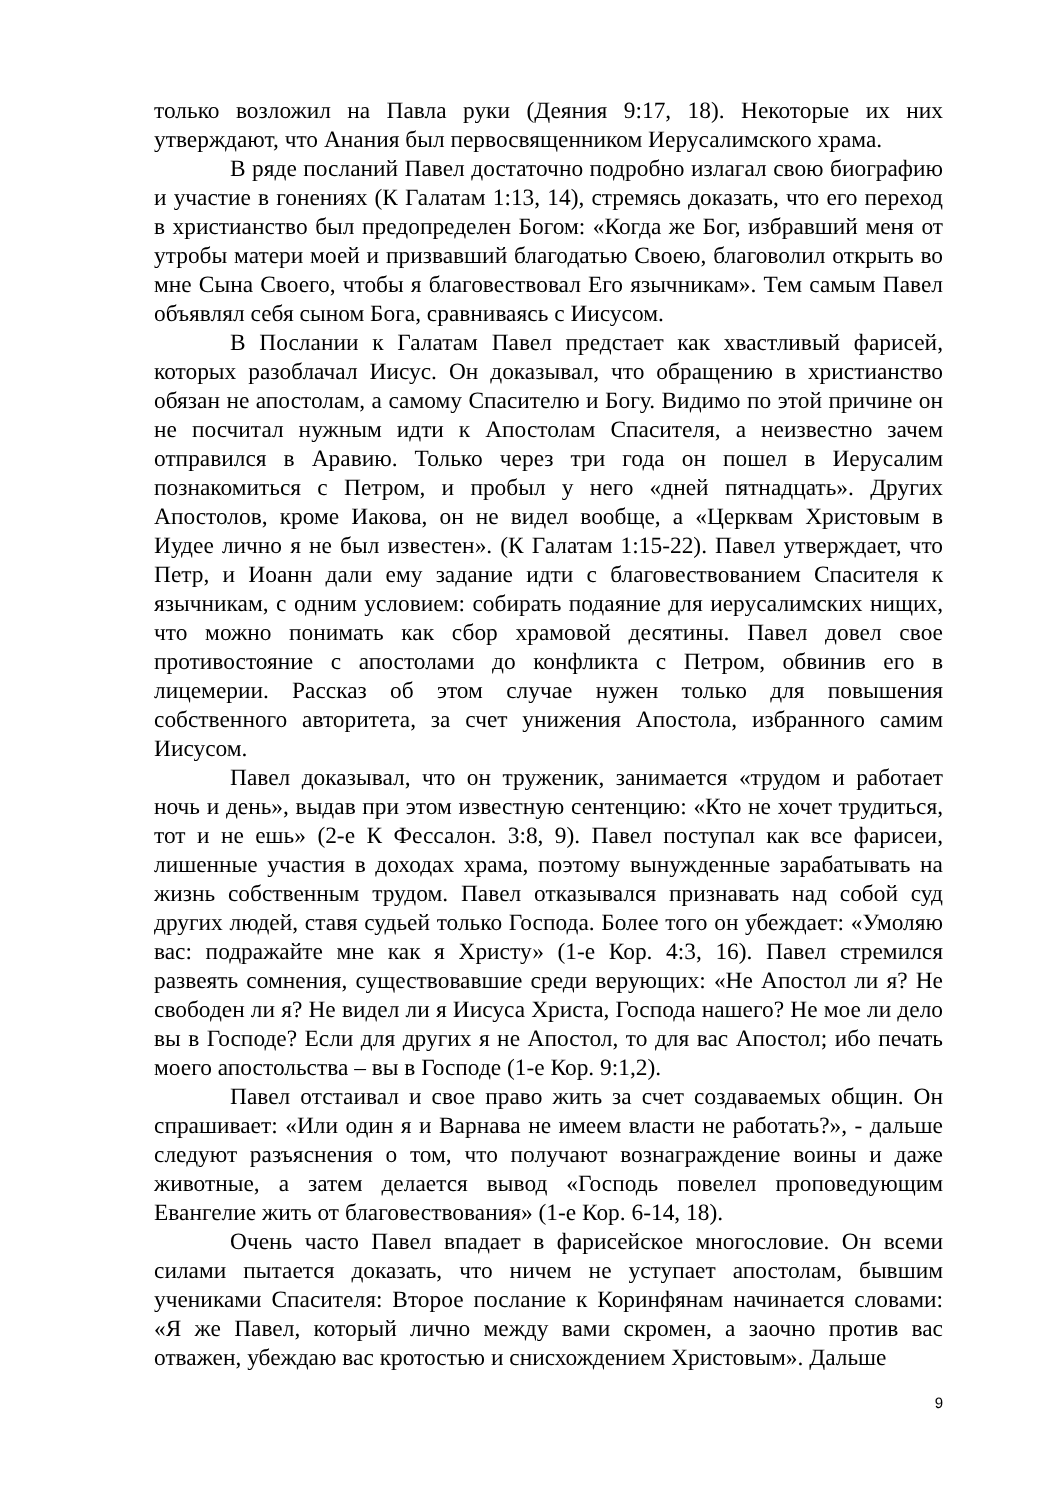только возложил на Павла руки (Деяния 9:17, 18). Некоторые их них утверждают, что Анания был первосвященником Иерусалимского храма.
В ряде посланий Павел достаточно подробно излагал свою биографию и участие в гонениях (К Галатам 1:13, 14), стремясь доказать, что его переход в христианство был предопределен Богом: «Когда же Бог, избравший меня от утробы матери моей и призвавший благодатью Своею, благоволил открыть во мне Сына Своего, чтобы я благовествовал Его язычникам». Тем самым Павел объявлял себя сыном Бога, сравниваясь с Иисусом.
В Послании к Галатам Павел предстает как хвастливый фарисей, которых разоблачал Иисус. Он доказывал, что обращению в христианство обязан не апостолам, а самому Спасителю и Богу. Видимо по этой причине он не посчитал нужным идти к Апостолам Спасителя, а неизвестно зачем отправился в Аравию. Только через три года он пошел в Иерусалим познакомиться с Петром, и пробыл у него «дней пятнадцать». Других Апостолов, кроме Иакова, он не видел вообще, а «Церквам Христовым в Иудее лично я не был известен». (К Галатам 1:15-22). Павел утверждает, что Петр, и Иоанн дали ему задание идти с благовествованием Спасителя к язычникам, с одним условием: собирать подаяние для иерусалимских нищих, что можно понимать как сбор храмовой десятины. Павел довел свое противостояние с апостолами до конфликта с Петром, обвинив его в лицемерии. Рассказ об этом случае нужен только для повышения собственного авторитета, за счет унижения Апостола, избранного самим Иисусом.
Павел доказывал, что он труженик, занимается «трудом и работает ночь и день», выдав при этом известную сентенцию: «Кто не хочет трудиться, тот и не ешь» (2-е К Фессалон. 3:8, 9). Павел поступал как все фарисеи, лишенные участия в доходах храма, поэтому вынужденные зарабатывать на жизнь собственным трудом. Павел отказывался признавать над собой суд других людей, ставя судьей только Господа. Более того он убеждает: «Умоляю вас: подражайте мне как я Христу» (1-е Кор. 4:3, 16). Павел стремился развеять сомнения, существовавшие среди верующих: «Не Апостол ли я? Не свободен ли я? Не видел ли я Иисуса Христа, Господа нашего? Не мое ли дело вы в Господе? Если для других я не Апостол, то для вас Апостол; ибо печать моего апостольства – вы в Господе (1-е Кор. 9:1,2).
Павел отстаивал и свое право жить за счет создаваемых общин. Он спрашивает: «Или один я и Варнава не имеем власти не работать?», - дальше следуют разъяснения о том, что получают вознаграждение воины и даже животные, а затем делается вывод «Господь повелел проповедующим Евангелие жить от благовествования» (1-е Кор. 6-14, 18).
Очень часто Павел впадает в фарисейское многословие. Он всеми силами пытается доказать, что ничем не уступает апостолам, бывшим учениками Спасителя: Второе послание к Коринфянам начинается словами: «Я же Павел, который лично между вами скромен, а заочно против вас отважен, убеждаю вас кротостью и снисхождением Христовым». Дальше
9